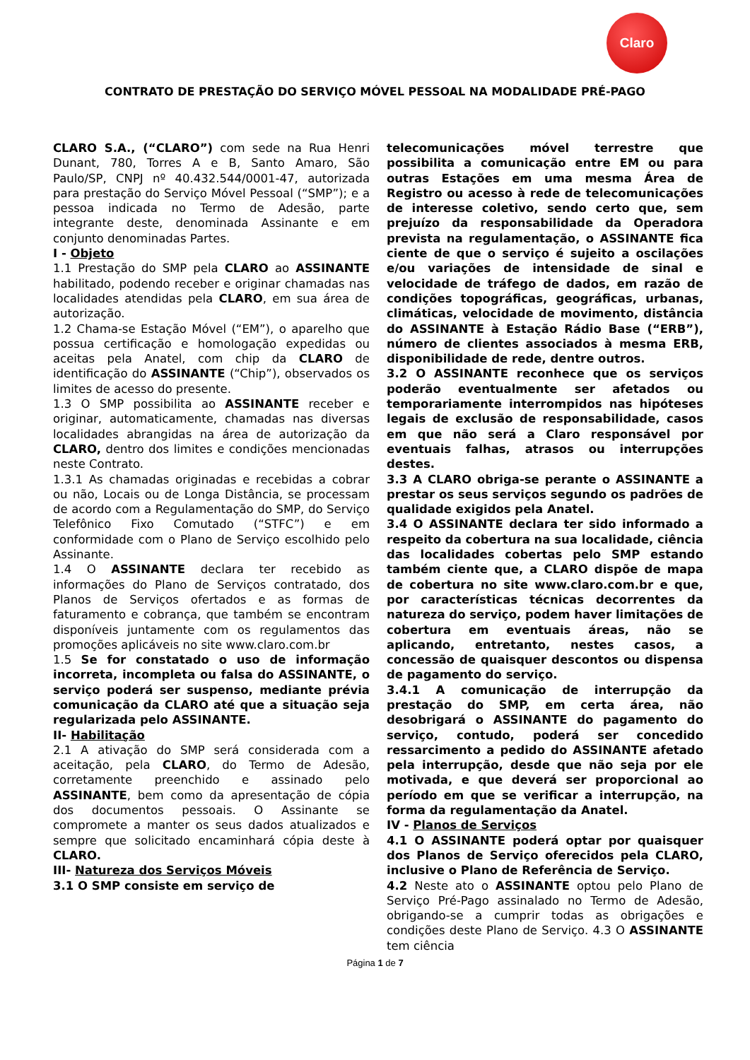Claro
CONTRATO DE PRESTAÇÃO DO SERVIÇO MÓVEL PESSOAL NA MODALIDADE PRÉ-PAGO
CLARO S.A., (“CLARO”) com sede na Rua Henri Dunant, 780, Torres A e B, Santo Amaro, São Paulo/SP, CNPJ nº 40.432.544/0001-47, autorizada para prestação do Serviço Móvel Pessoal (“SMP”); e a pessoa indicada no Termo de Adesão, parte integrante deste, denominada Assinante e em conjunto denominadas Partes.
I - Objeto
1.1 Prestação do SMP pela CLARO ao ASSINANTE habilitado, podendo receber e originar chamadas nas localidades atendidas pela CLARO, em sua área de autorização.
1.2 Chama-se Estação Móvel (“EM”), o aparelho que possua certificação e homologação expedidas ou aceitas pela Anatel, com chip da CLARO de identificação do ASSINANTE (“Chip”), observados os limites de acesso do presente.
1.3 O SMP possibilita ao ASSINANTE receber e originar, automaticamente, chamadas nas diversas localidades abrangidas na área de autorização da CLARO, dentro dos limites e condições mencionadas neste Contrato.
1.3.1 As chamadas originadas e recebidas a cobrar ou não, Locais ou de Longa Distância, se processam de acordo com a Regulamentação do SMP, do Serviço Telefônico Fixo Comutado (“STFC”) e em conformidade com o Plano de Serviço escolhido pelo Assinante.
1.4 O ASSINANTE declara ter recebido as informações do Plano de Serviços contratado, dos Planos de Serviços ofertados e as formas de faturamento e cobrança, que também se encontram disponíveis juntamente com os regulamentos das promoções aplicáveis no site www.claro.com.br
1.5 Se for constatado o uso de informação incorreta, incompleta ou falsa do ASSINANTE, o serviço poderá ser suspenso, mediante prévia comunicação da CLARO até que a situação seja regularizada pelo ASSINANTE.
II- Habilitação
2.1 A ativação do SMP será considerada com a aceitação, pela CLARO, do Termo de Adesão, corretamente preenchido e assinado pelo ASSINANTE, bem como da apresentação de cópia dos documentos pessoais. O Assinante se compromete a manter os seus dados atualizados e sempre que solicitado encaminhará cópia deste à CLARO.
III- Natureza dos Serviços Móveis
3.1 O SMP consiste em serviço de
telecomunicações móvel terrestre que possibilita a comunicação entre EM ou para outras Estações em uma mesma Área de Registro ou acesso à rede de telecomunicações de interesse coletivo, sendo certo que, sem prejuízo da responsabilidade da Operadora prevista na regulamentação, o ASSINANTE fica ciente de que o serviço é sujeito a oscilações e/ou variações de intensidade de sinal e velocidade de tráfego de dados, em razão de condições topográficas, geográficas, urbanas, climáticas, velocidade de movimento, distância do ASSINANTE à Estação Rádio Base (“ERB”), número de clientes associados à mesma ERB, disponibilidade de rede, dentre outros.
3.2 O ASSINANTE reconhece que os serviços poderão eventualmente ser afetados ou temporariamente interrompidos nas hipóteses legais de exclusão de responsabilidade, casos em que não será a Claro responsável por eventuais falhas, atrasos ou interrupções destes.
3.3 A CLARO obriga-se perante o ASSINANTE a prestar os seus serviços segundo os padrões de qualidade exigidos pela Anatel.
3.4 O ASSINANTE declara ter sido informado a respeito da cobertura na sua localidade, ciência das localidades cobertas pelo SMP estando também ciente que, a CLARO dispõe de mapa de cobertura no site www.claro.com.br e que, por características técnicas decorrentes da natureza do serviço, podem haver limitações de cobertura em eventuais áreas, não se aplicando, entretanto, nestes casos, a concessão de quaisquer descontos ou dispensa de pagamento do serviço.
3.4.1 A comunicação de interrupção da prestação do SMP, em certa área, não desobrigará o ASSINANTE do pagamento do serviço, contudo, poderá ser concedido ressarcimento a pedido do ASSINANTE afetado pela interrupção, desde que não seja por ele motivada, e que deverá ser proporcional ao período em que se verificar a interrupção, na forma da regulamentação da Anatel.
IV - Planos de Serviços
4.1 O ASSINANTE poderá optar por quaisquer dos Planos de Serviço oferecidos pela CLARO, inclusive o Plano de Referência de Serviço.
4.2 Neste ato o ASSINANTE optou pelo Plano de Serviço Pré-Pago assinalado no Termo de Adesão, obrigando-se a cumprir todas as obrigações e condições deste Plano de Serviço. 4.3 O ASSINANTE tem ciência
Página 1 de 7